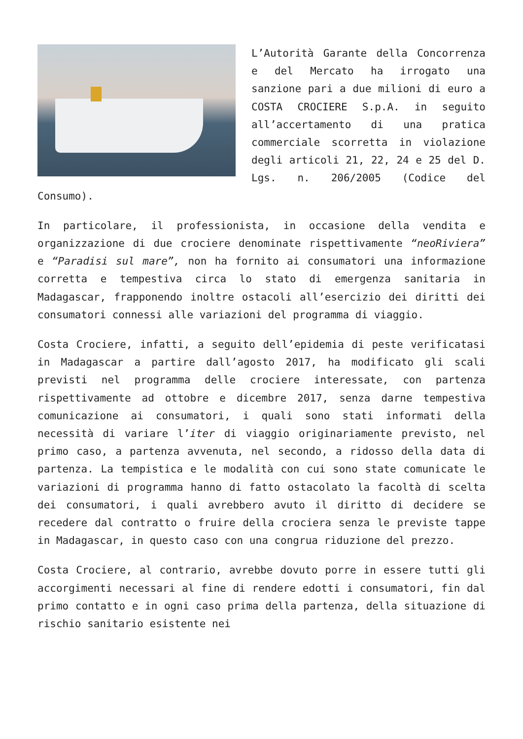L’Autorità Garante della Concorrenza e del Mercato ha irrogato una sanzione pari a due milioni di euro a COSTA CROCIERE S.p.A. in seguito all’accertamento di una pratica commerciale scorretta in violazione degli articoli 21, 22, 24 e 25 del D. Lgs. n. 206/2005 (Codice del Consumo).
In particolare, il professionista, in occasione della vendita e organizzazione di due crociere denominate rispettivamente “neoRiviera” e “Paradisi sul mare”, non ha fornito ai consumatori una informazione corretta e tempestiva circa lo stato di emergenza sanitaria in Madagascar, frapponendo inoltre ostacoli all’esercizio dei diritti dei consumatori connessi alle variazioni del programma di viaggio.
Costa Crociere, infatti, a seguito dell’epidemia di peste verificatasi in Madagascar a partire dall’agosto 2017, ha modificato gli scali previsti nel programma delle crociere interessate, con partenza rispettivamente ad ottobre e dicembre 2017, senza darne tempestiva comunicazione ai consumatori, i quali sono stati informati della necessità di variare l’iter di viaggio originariamente previsto, nel primo caso, a partenza avvenuta, nel secondo, a ridosso della data di partenza. La tempistica e le modalità con cui sono state comunicate le variazioni di programma hanno di fatto ostacolato la facoltà di scelta dei consumatori, i quali avrebbero avuto il diritto di decidere se recedere dal contratto o fruire della crociera senza le previste tappe in Madagascar, in questo caso con una congrua riduzione del prezzo.
Costa Crociere, al contrario, avrebbe dovuto porre in essere tutti gli accorgimenti necessari al fine di rendere edotti i consumatori, fin dal primo contatto e in ogni caso prima della partenza, della situazione di rischio sanitario esistente nei